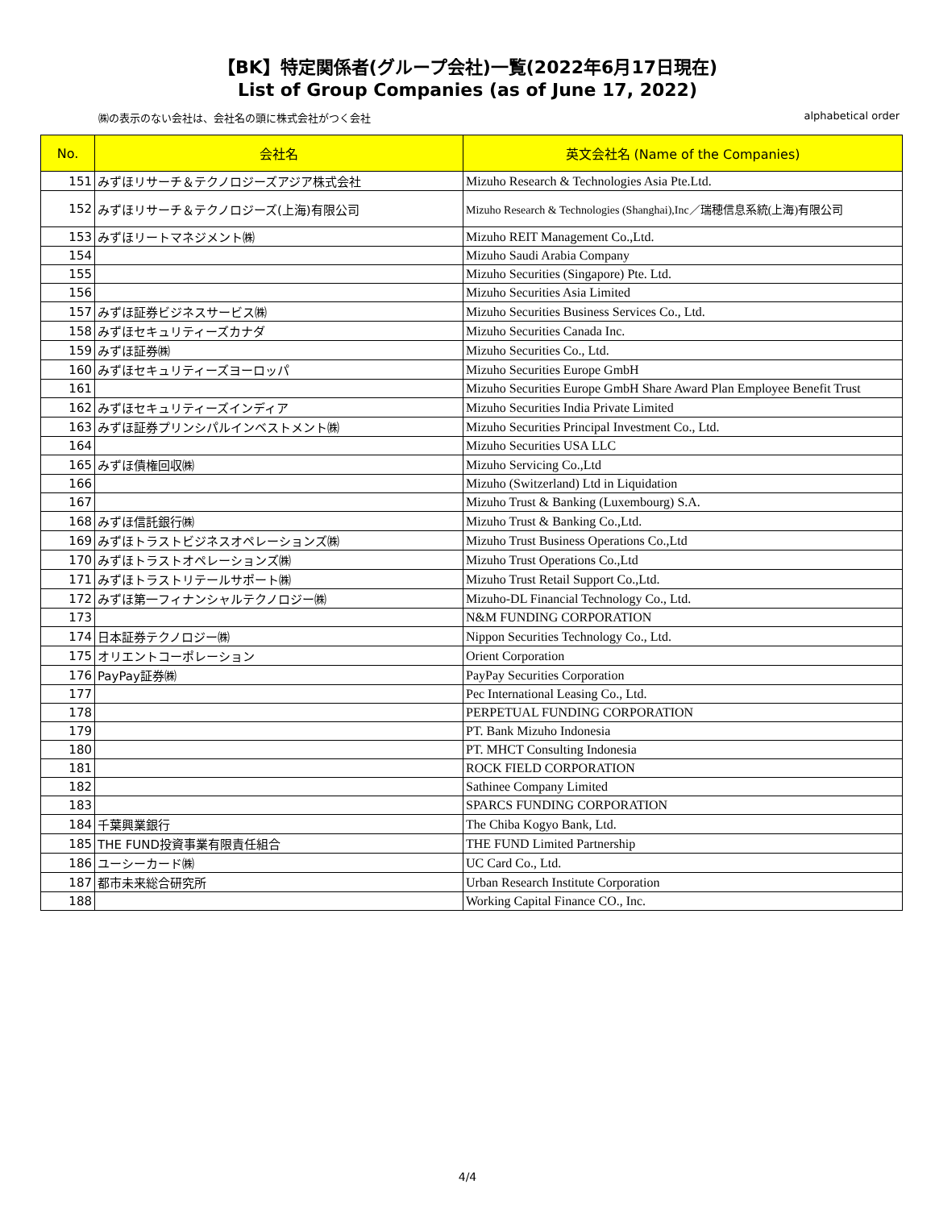【BK】特定関係者(グループ会社)一覧(2022年6月17日現在)
List of Group Companies (as of June 17, 2022)
㈱の表示のない会社は、会社名の頭に株式会社がつく会社 alphabetical order
| No. | 会社名 | 英文会社名 (Name of the Companies) |
| --- | --- | --- |
| 151 | みずほリサーチ＆テクノロジーズアジア株式会社 | Mizuho Research & Technologies Asia Pte.Ltd. |
| 152 | みずほリサーチ＆テクノロジーズ(上海)有限公司 | Mizuho Research & Technologies (Shanghai),Inc／瑞穂信息系統(上海)有限公司 |
| 153 | みずほリートマネジメント㈱ | Mizuho REIT Management Co.,Ltd. |
| 154 | | Mizuho Saudi Arabia Company |
| 155 | | Mizuho Securities (Singapore) Pte. Ltd. |
| 156 | | Mizuho Securities Asia Limited |
| 157 | みずほ証券ビジネスサービス㈱ | Mizuho Securities Business Services Co., Ltd. |
| 158 | みずほセキュリティーズカナダ | Mizuho Securities Canada Inc. |
| 159 | みずほ証券㈱ | Mizuho Securities Co., Ltd. |
| 160 | みずほセキュリティーズヨーロッパ | Mizuho Securities Europe GmbH |
| 161 | | Mizuho Securities Europe GmbH Share Award Plan Employee Benefit Trust |
| 162 | みずほセキュリティーズインディア | Mizuho Securities India Private Limited |
| 163 | みずほ証券プリンシパルインベストメント㈱ | Mizuho Securities Principal Investment Co., Ltd. |
| 164 | | Mizuho Securities USA LLC |
| 165 | みずほ債権回収㈱ | Mizuho Servicing Co.,Ltd |
| 166 | | Mizuho (Switzerland) Ltd in Liquidation |
| 167 | | Mizuho Trust & Banking (Luxembourg) S.A. |
| 168 | みずほ信託銀行㈱ | Mizuho Trust & Banking Co.,Ltd. |
| 169 | みずほトラストビジネスオペレーションズ㈱ | Mizuho Trust Business Operations Co.,Ltd |
| 170 | みずほトラストオペレーションズ㈱ | Mizuho Trust Operations Co.,Ltd |
| 171 | みずほトラストリテールサポート㈱ | Mizuho Trust Retail Support Co.,Ltd. |
| 172 | みずほ第一フィナンシャルテクノロジー㈱ | Mizuho-DL Financial Technology Co., Ltd. |
| 173 | | N&M FUNDING CORPORATION |
| 174 | 日本証券テクノロジー㈱ | Nippon Securities Technology Co., Ltd. |
| 175 | オリエントコーポレーション | Orient Corporation |
| 176 | PayPay証券㈱ | PayPay Securities Corporation |
| 177 | | Pec International Leasing Co., Ltd. |
| 178 | | PERPETUAL FUNDING CORPORATION |
| 179 | | PT. Bank Mizuho Indonesia |
| 180 | | PT. MHCT Consulting Indonesia |
| 181 | | ROCK FIELD CORPORATION |
| 182 | | Sathinee Company Limited |
| 183 | | SPARCS FUNDING CORPORATION |
| 184 | 千葉興業銀行 | The Chiba Kogyo Bank, Ltd. |
| 185 | THE FUND投資事業有限責任組合 | THE FUND Limited Partnership |
| 186 | ユーシーカード㈱ | UC Card Co., Ltd. |
| 187 | 都市未来総合研究所 | Urban Research Institute Corporation |
| 188 | | Working Capital Finance CO., Inc. |
4/4